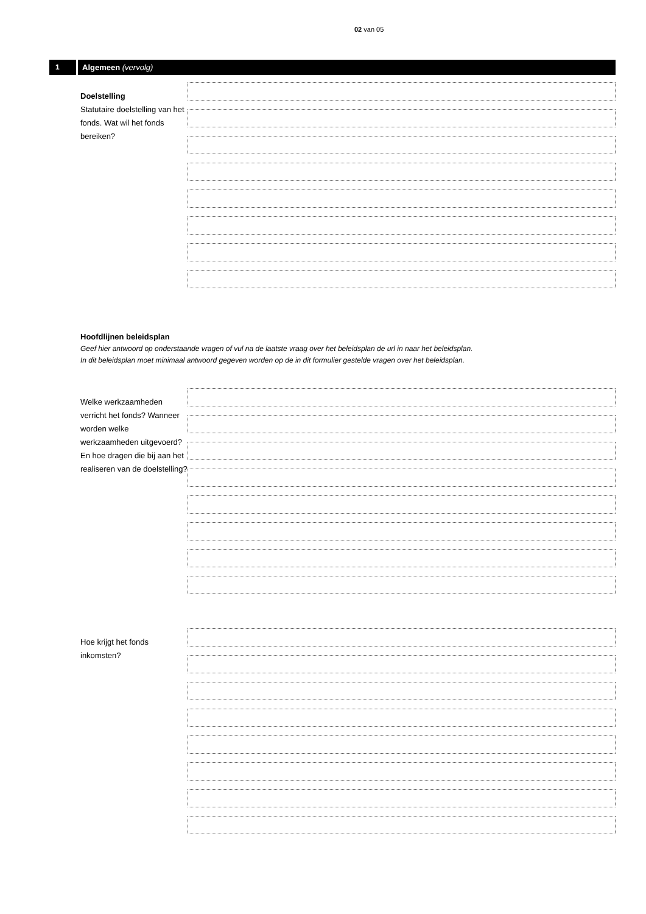02 van 05
1 Algemeen (vervolg)
Doelstelling
Statutaire doelstelling van het fonds. Wat wil het fonds bereiken?
Hoofdlijnen beleidsplan
Geef hier antwoord op onderstaande vragen of vul na de laatste vraag over het beleidsplan de url in naar het beleidsplan.
In dit beleidsplan moet minimaal antwoord gegeven worden op de in dit formulier gestelde vragen over het beleidsplan.
Welke werkzaamheden verricht het fonds? Wanneer worden welke werkzaamheden uitgevoerd? En hoe dragen die bij aan het realiseren van de doelstelling?
Hoe krijgt het fonds inkomsten?